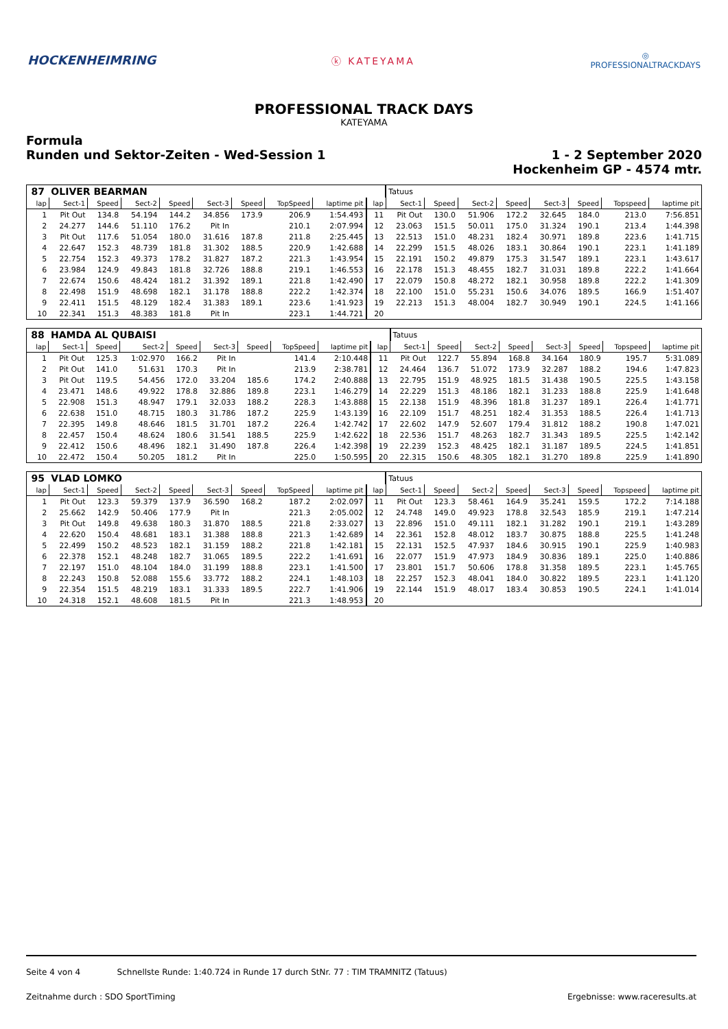HOCKENHEIMRING
ⓚ KATEYAMA
◎
PROFESSIONALTRACKDAYS
PROFESSIONAL TRACK DAYS
KATEYAMA
Formula
Runden und Sektor-Zeiten - Wed-Session 1
1 - 2 September 2020
Hockenheim GP - 4574 mtr.
| 87 | OLIVER BEARMAN | | | | | | | | | Tatuus | | | | | | | |
| lap | Sect-1 | Speed | Sect-2 | Speed | Sect-3 | Speed | TopSpeed | laptime pit | lap | Sect-1 | Speed | Sect-2 | Speed | Sect-3 | Speed | Topspeed | laptime pit |
| 1 | Pit Out | 134.8 | 54.194 | 144.2 | 34.856 | 173.9 | 206.9 | 1:54.493 | 11 | Pit Out | 130.0 | 51.906 | 172.2 | 32.645 | 184.0 | 213.0 | 7:56.851 |
| 2 | 24.277 | 144.6 | 51.110 | 176.2 | Pit In | | 210.1 | 2:07.994 | 12 | 23.063 | 151.5 | 50.011 | 175.0 | 31.324 | 190.1 | 213.4 | 1:44.398 |
| 3 | Pit Out | 117.6 | 51.054 | 180.0 | 31.616 | 187.8 | 211.8 | 2:25.445 | 13 | 22.513 | 151.0 | 48.231 | 182.4 | 30.971 | 189.8 | 223.6 | 1:41.715 |
| 4 | 22.647 | 152.3 | 48.739 | 181.8 | 31.302 | 188.5 | 220.9 | 1:42.688 | 14 | 22.299 | 151.5 | 48.026 | 183.1 | 30.864 | 190.1 | 223.1 | 1:41.189 |
| 5 | 22.754 | 152.3 | 49.373 | 178.2 | 31.827 | 187.2 | 221.3 | 1:43.954 | 15 | 22.191 | 150.2 | 49.879 | 175.3 | 31.547 | 189.1 | 223.1 | 1:43.617 |
| 6 | 23.984 | 124.9 | 49.843 | 181.8 | 32.726 | 188.8 | 219.1 | 1:46.553 | 16 | 22.178 | 151.3 | 48.455 | 182.7 | 31.031 | 189.8 | 222.2 | 1:41.664 |
| 7 | 22.674 | 150.6 | 48.424 | 181.2 | 31.392 | 189.1 | 221.8 | 1:42.490 | 17 | 22.079 | 150.8 | 48.272 | 182.1 | 30.958 | 189.8 | 222.2 | 1:41.309 |
| 8 | 22.498 | 151.9 | 48.698 | 182.1 | 31.178 | 188.8 | 222.2 | 1:42.374 | 18 | 22.100 | 151.0 | 55.231 | 150.6 | 34.076 | 189.5 | 166.9 | 1:51.407 |
| 9 | 22.411 | 151.5 | 48.129 | 182.4 | 31.383 | 189.1 | 223.6 | 1:41.923 | 19 | 22.213 | 151.3 | 48.004 | 182.7 | 30.949 | 190.1 | 224.5 | 1:41.166 |
| 10 | 22.341 | 151.3 | 48.383 | 181.8 | Pit In | | 223.1 | 1:44.721 | 20 | | | | | | | | |
| 88 | HAMDA AL QUBAISI | | | | | | | | | Tatuus | | | | | | | |
| lap | Sect-1 | Speed | Sect-2 | Speed | Sect-3 | Speed | TopSpeed | laptime pit | lap | Sect-1 | Speed | Sect-2 | Speed | Sect-3 | Speed | Topspeed | laptime pit |
| 1 | Pit Out | 125.3 | 1:02.970 | 166.2 | Pit In | | 141.4 | 2:10.448 | 11 | Pit Out | 122.7 | 55.894 | 168.8 | 34.164 | 180.9 | 195.7 | 5:31.089 |
| 2 | Pit Out | 141.0 | 51.631 | 170.3 | Pit In | | 213.9 | 2:38.781 | 12 | 24.464 | 136.7 | 51.072 | 173.9 | 32.287 | 188.2 | 194.6 | 1:47.823 |
| 3 | Pit Out | 119.5 | 54.456 | 172.0 | 33.204 | 185.6 | 174.2 | 2:40.888 | 13 | 22.795 | 151.9 | 48.925 | 181.5 | 31.438 | 190.5 | 225.5 | 1:43.158 |
| 4 | 23.471 | 148.6 | 49.922 | 178.8 | 32.886 | 189.8 | 223.1 | 1:46.279 | 14 | 22.229 | 151.3 | 48.186 | 182.1 | 31.233 | 188.8 | 225.9 | 1:41.648 |
| 5 | 22.908 | 151.3 | 48.947 | 179.1 | 32.033 | 188.2 | 228.3 | 1:43.888 | 15 | 22.138 | 151.9 | 48.396 | 181.8 | 31.237 | 189.1 | 226.4 | 1:41.771 |
| 6 | 22.638 | 151.0 | 48.715 | 180.3 | 31.786 | 187.2 | 225.9 | 1:43.139 | 16 | 22.109 | 151.7 | 48.251 | 182.4 | 31.353 | 188.5 | 226.4 | 1:41.713 |
| 7 | 22.395 | 149.8 | 48.646 | 181.5 | 31.701 | 187.2 | 226.4 | 1:42.742 | 17 | 22.602 | 147.9 | 52.607 | 179.4 | 31.812 | 188.2 | 190.8 | 1:47.021 |
| 8 | 22.457 | 150.4 | 48.624 | 180.6 | 31.541 | 188.5 | 225.9 | 1:42.622 | 18 | 22.536 | 151.7 | 48.263 | 182.7 | 31.343 | 189.5 | 225.5 | 1:42.142 |
| 9 | 22.412 | 150.6 | 48.496 | 182.1 | 31.490 | 187.8 | 226.4 | 1:42.398 | 19 | 22.239 | 152.3 | 48.425 | 182.1 | 31.187 | 189.5 | 224.5 | 1:41.851 |
| 10 | 22.472 | 150.4 | 50.205 | 181.2 | Pit In | | 225.0 | 1:50.595 | 20 | 22.315 | 150.6 | 48.305 | 182.1 | 31.270 | 189.8 | 225.9 | 1:41.890 |
| 95 | VLAD LOMKO | | | | | | | | | Tatuus | | | | | | | |
| lap | Sect-1 | Speed | Sect-2 | Speed | Sect-3 | Speed | TopSpeed | laptime pit | lap | Sect-1 | Speed | Sect-2 | Speed | Sect-3 | Speed | Topspeed | laptime pit |
| 1 | Pit Out | 123.3 | 59.379 | 137.9 | 36.590 | 168.2 | 187.2 | 2:02.097 | 11 | Pit Out | 123.3 | 58.461 | 164.9 | 35.241 | 159.5 | 172.2 | 7:14.188 |
| 2 | 25.662 | 142.9 | 50.406 | 177.9 | Pit In | | 221.3 | 2:05.002 | 12 | 24.748 | 149.0 | 49.923 | 178.8 | 32.543 | 185.9 | 219.1 | 1:47.214 |
| 3 | Pit Out | 149.8 | 49.638 | 180.3 | 31.870 | 188.5 | 221.8 | 2:33.027 | 13 | 22.896 | 151.0 | 49.111 | 182.1 | 31.282 | 190.1 | 219.1 | 1:43.289 |
| 4 | 22.620 | 150.4 | 48.681 | 183.1 | 31.388 | 188.8 | 221.3 | 1:42.689 | 14 | 22.361 | 152.8 | 48.012 | 183.7 | 30.875 | 188.8 | 225.5 | 1:41.248 |
| 5 | 22.499 | 150.2 | 48.523 | 182.1 | 31.159 | 188.2 | 221.8 | 1:42.181 | 15 | 22.131 | 152.5 | 47.937 | 184.6 | 30.915 | 190.1 | 225.9 | 1:40.983 |
| 6 | 22.378 | 152.1 | 48.248 | 182.7 | 31.065 | 189.5 | 222.2 | 1:41.691 | 16 | 22.077 | 151.9 | 47.973 | 184.9 | 30.836 | 189.1 | 225.0 | 1:40.886 |
| 7 | 22.197 | 151.0 | 48.104 | 184.0 | 31.199 | 188.8 | 223.1 | 1:41.500 | 17 | 23.801 | 151.7 | 50.606 | 178.8 | 31.358 | 189.5 | 223.1 | 1:45.765 |
| 8 | 22.243 | 150.8 | 52.088 | 155.6 | 33.772 | 188.2 | 224.1 | 1:48.103 | 18 | 22.257 | 152.3 | 48.041 | 184.0 | 30.822 | 189.5 | 223.1 | 1:41.120 |
| 9 | 22.354 | 151.5 | 48.219 | 183.1 | 31.333 | 189.5 | 222.7 | 1:41.906 | 19 | 22.144 | 151.9 | 48.017 | 183.4 | 30.853 | 190.5 | 224.1 | 1:41.014 |
| 10 | 24.318 | 152.1 | 48.608 | 181.5 | Pit In | | 221.3 | 1:48.953 | 20 | | | | | | | | |
Seite 4 von 4 Schnellste Runde: 1:40.724 in Runde 17 durch StNr. 77 : TIM TRAMNITZ (Tatuus)
Zeitnahme durch : SDO SportTiming Ergebnisse: www.raceresults.at